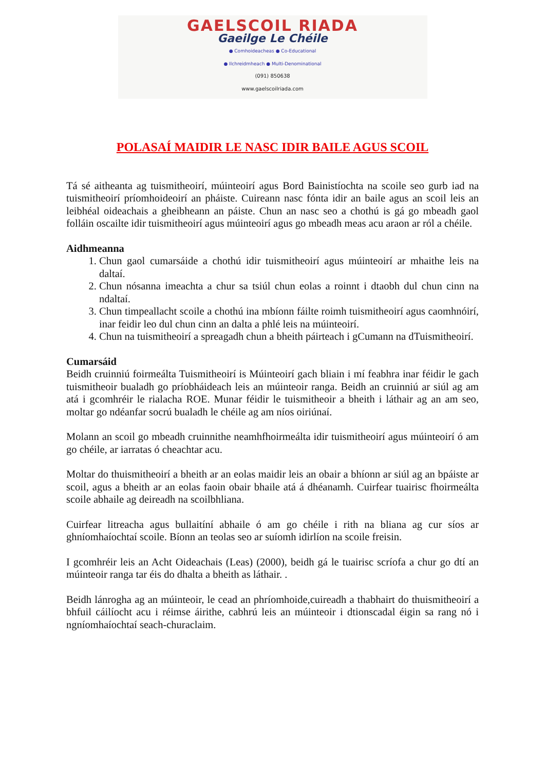GAELSCOIL RIADA
Gaeilge Le Chéile
● Comhoideacheas ● Co-Educational
● Ilchreidmheach ● Multi-Denominational
(091) 850638
www.gaelscoilriada.com
POLASAÍ MAIDIR LE NASC IDIR BAILE AGUS SCOIL
Tá sé aitheanta ag tuismitheoirí, múinteoirí agus Bord Bainistíochta na scoile seo gurb iad na tuismitheoirí príomhoideoirí an pháiste. Cuireann nasc fónta idir an baile agus an scoil leis an leibhéal oideachais a gheibheann an páiste. Chun an nasc seo a chothú is gá go mbeadh gaol folláin oscailte idir tuismitheoirí agus múinteoirí agus go mbeadh meas acu araon ar ról a chéile.
Aidhmeanna
1. Chun gaol cumarsáide a chothú idir tuismitheoirí agus múinteoirí ar mhaithe leis na daltaí.
2. Chun nósanna imeachta a chur sa tsiúl chun eolas a roinnt i dtaobh dul chun cinn na ndaltaí.
3. Chun timpeallacht scoile a chothú ina mbíonn fáilte roimh tuismitheoirí agus caomhnóirí, inar feidir leo dul chun cinn an dalta a phlé leis na múinteoirí.
4. Chun na tuismitheoirí a spreagadh chun a bheith páirteach i gCumann na dTuismitheoirí.
Cumarsáid
Beidh cruinniú foirmeálta Tuismitheoirí is Múinteoirí gach bliain i mí feabhra inar féidir le gach tuismitheoir bualadh go príobháideach leis an múinteoir ranga. Beidh an cruinniú ar siúl ag am atá i gcomhréir le rialacha ROE. Munar féidir le tuismitheoir a bheith i láthair ag an am seo, moltar go ndéanfar socrú bualadh le chéile ag am níos oiriúnaí.
Molann an scoil go mbeadh cruinnithe neamhfhoirmeálta idir tuismitheoirí agus múinteoirí ó am go chéile, ar iarratas ó cheachtar acu.
Moltar do thuismitheoirí a bheith ar an eolas maidir leis an obair a bhíonn ar siúl ag an bpáiste ar scoil, agus a bheith ar an eolas faoin obair bhaile atá á dhéanamh. Cuirfear tuairisc fhoirmeálta scoile abhaile ag deireadh na scoilbhliana.
Cuirfear litreacha agus bullaitíní abhaile ó am go chéile i rith na bliana ag cur síos ar ghníomhaíochtaí scoile. Bíonn an teolas seo ar suíomh idirlíon na scoile freisin.
I gcomhréir leis an Acht Oideachais (Leas) (2000), beidh gá le tuairisc scríofa a chur go dtí an múinteoir ranga tar éis do dhalta a bheith as láthair. .
Beidh lánrogha ag an múinteoir, le cead an phríomhoide,cuireadh a thabhairt do thuismitheoirí a bhfuil cáilíocht acu i réimse áirithe, cabhrú leis an múinteoir i dtionscadal éigin sa rang nó i ngníomhaíochtaí seach-churaclaim.